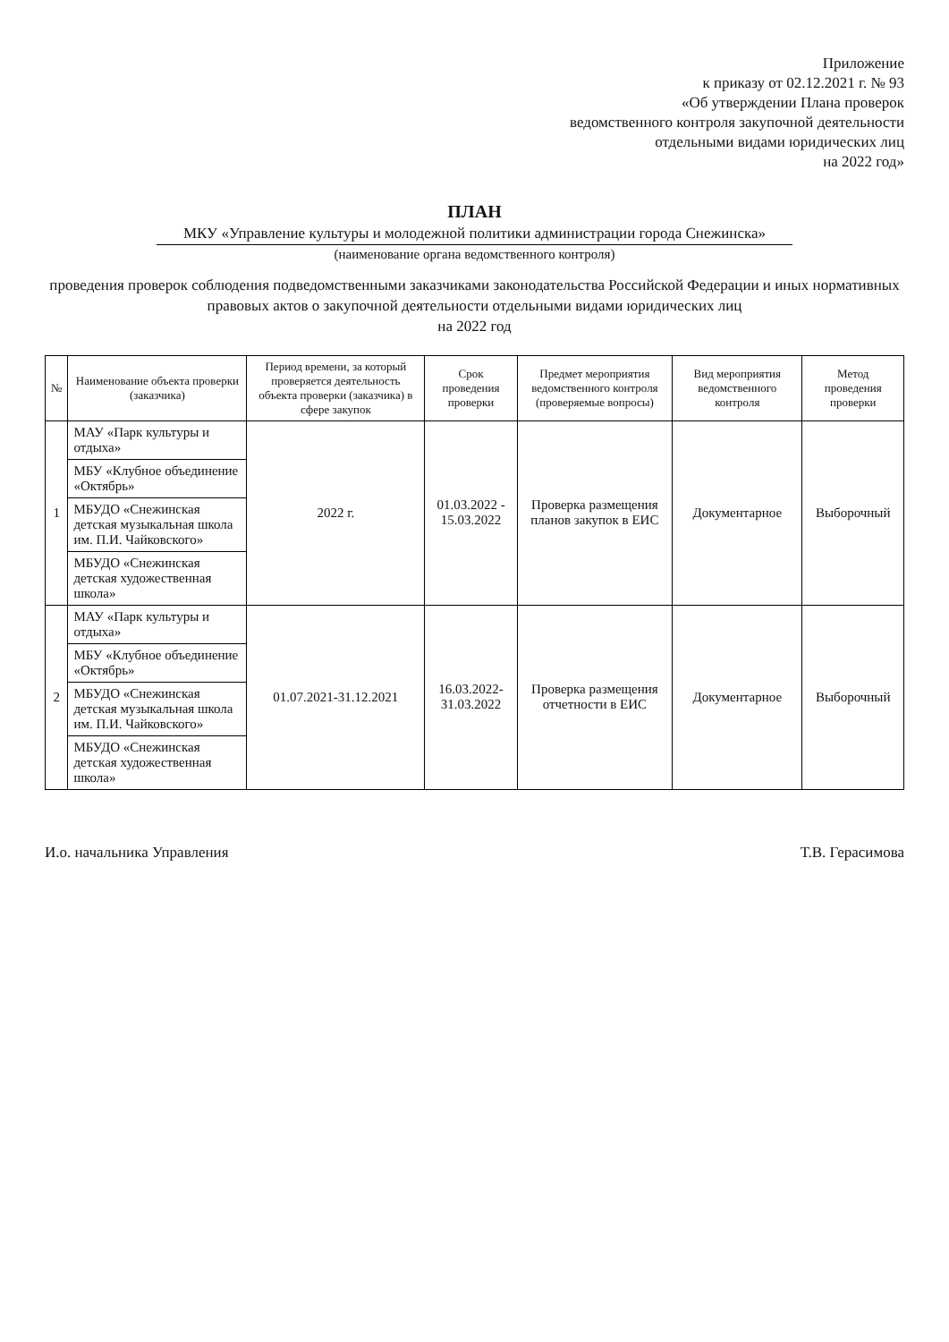Приложение
к приказу от 02.12.2021 г. № 93
«Об утверждении Плана проверок
ведомственного контроля закупочной деятельности
отдельными видами юридических лиц
на 2022 год»
ПЛАН
МКУ «Управление культуры и молодежной политики администрации города Снежинска»
(наименование органа ведомственного контроля)
проведения проверок соблюдения подведомственными заказчиками законодательства Российской Федерации и иных нормативных правовых актов о закупочной деятельности отдельными видами юридических лиц
на 2022 год
| № | Наименование объекта проверки (заказчика) | Период времени, за который проверяется деятельность объекта проверки (заказчика) в сфере закупок | Срок проведения проверки | Предмет мероприятия ведомственного контроля (проверяемые вопросы) | Вид мероприятия ведомственного контроля | Метод проведения проверки |
| --- | --- | --- | --- | --- | --- | --- |
| 1 | МАУ «Парк культуры и отдыха» | 2022 г. | 01.03.2022 - 15.03.2022 | Проверка размещения планов закупок в ЕИС | Документарное | Выборочный |
| | МБУ «Клубное объединение «Октябрь» | | | | | |
| | МБУДО «Снежинская детская музыкальная школа им. П.И. Чайковского» | | | | | |
| | МБУДО «Снежинская детская художественная школа» | | | | | |
| 2 | МАУ «Парк культуры и отдыха» | 01.07.2021-31.12.2021 | 16.03.2022-31.03.2022 | Проверка размещения отчетности в ЕИС | Документарное | Выборочный |
| | МБУ «Клубное объединение «Октябрь» | | | | | |
| | МБУДО «Снежинская детская музыкальная школа им. П.И. Чайковского» | | | | | |
| | МБУДО «Снежинская детская художественная школа» | | | | | |
И.о. начальника Управления Т.В. Герасимова